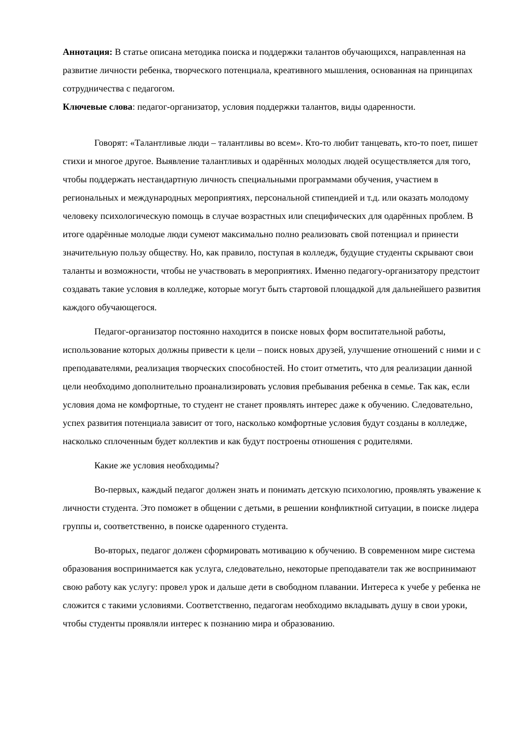Аннотация: В статье описана методика поиска и поддержки талантов обучающихся, направленная на развитие личности ребенка, творческого потенциала, креативного мышления, основанная на принципах сотрудничества с педагогом.
Ключевые слова: педагог-организатор, условия поддержки талантов, виды одаренности.
Говорят: «Талантливые люди – талантливы во всем». Кто-то любит танцевать, кто-то поет, пишет стихи и многое другое. Выявление талантливых и одарённых молодых людей осуществляется для того, чтобы поддержать нестандартную личность специальными программами обучения, участием в региональных и международных мероприятиях, персональной стипендией и т.д. или оказать молодому человеку психологическую помощь в случае возрастных или специфических для одарённых проблем. В итоге одарённые молодые люди сумеют максимально полно реализовать свой потенциал и принести значительную пользу обществу. Но, как правило, поступая в колледж, будущие студенты скрывают свои таланты и возможности, чтобы не участвовать в мероприятиях. Именно педагогу-организатору предстоит создавать такие условия в колледже, которые могут быть стартовой площадкой для дальнейшего развития каждого обучающегося.
Педагог-организатор постоянно находится в поиске новых форм воспитательной работы, использование которых должны привести к цели – поиск новых друзей, улучшение отношений с ними и с преподавателями, реализация творческих способностей. Но стоит отметить, что для реализации данной цели необходимо дополнительно проанализировать условия пребывания ребенка в семье. Так как, если условия дома не комфортные, то студент не станет проявлять интерес даже к обучению. Следовательно, успех развития потенциала зависит от того, насколько комфортные условия будут созданы в колледже, насколько сплоченным будет коллектив и как будут построены отношения с родителями.
Какие же условия необходимы?
Во-первых, каждый педагог должен знать и понимать детскую психологию, проявлять уважение к личности студента. Это поможет в общении с детьми, в решении конфликтной ситуации, в поиске лидера группы и, соответственно, в поиске одаренного студента.
Во-вторых, педагог должен сформировать мотивацию к обучению. В современном мире система образования воспринимается как услуга, следовательно, некоторые преподаватели так же воспринимают свою работу как услугу: провел урок и дальше дети в свободном плавании. Интереса к учебе у ребенка не сложится с такими условиями. Соответственно, педагогам необходимо вкладывать душу в свои уроки, чтобы студенты проявляли интерес к познанию мира и образованию.